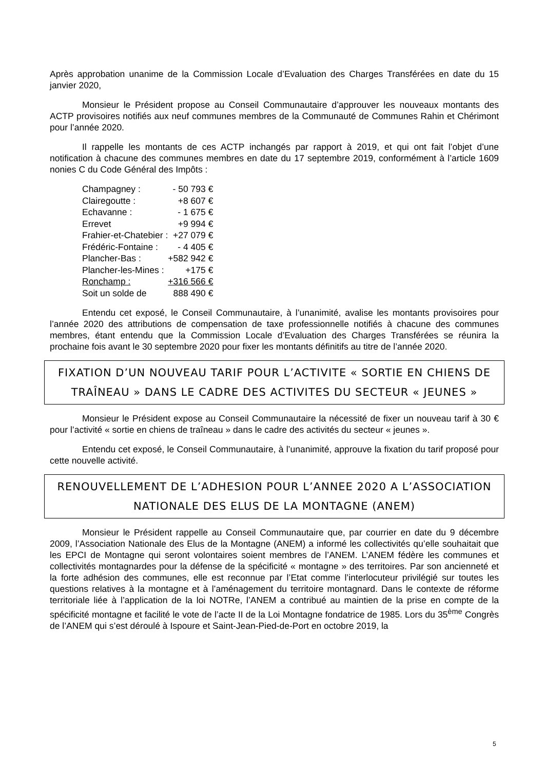Après approbation unanime de la Commission Locale d’Evaluation des Charges Transférées en date du 15 janvier 2020,
Monsieur le Président propose au Conseil Communautaire d’approuver les nouveaux montants des ACTP provisoires notifiés aux neuf communes membres de la Communauté de Communes Rahin et Chérimont pour l’année 2020.
Il rappelle les montants de ces ACTP inchangés par rapport à 2019, et qui ont fait l’objet d’une notification à chacune des communes membres en date du 17 septembre 2019, conformément à l’article 1609 nonies C du Code Général des Impôts :
| Champagney : | - 50 793 € |
| Clairegoutte : | +8 607 € |
| Echavanne : | - 1 675 € |
| Errevet | +9 994 € |
| Frahier-et-Chatebier : | +27 079 € |
| Frédéric-Fontaine : | - 4 405 € |
| Plancher-Bas : | +582 942 € |
| Plancher-les-Mines : | +175 € |
| Ronchamp : | +316 566 € |
| Soit un solde de | 888 490 € |
Entendu cet exposé, le Conseil Communautaire, à l’unanimité, avalise les montants provisoires pour l’année 2020 des attributions de compensation de taxe professionnelle notifiés à chacune des communes membres, étant entendu que la Commission Locale d’Evaluation des Charges Transférées se réunira la prochaine fois avant le 30 septembre 2020 pour fixer les montants définitifs au titre de l’année 2020.
FIXATION D’UN NOUVEAU TARIF POUR L’ACTIVITE « SORTIE EN CHIENS DE TRAÎNEAU » DANS LE CADRE DES ACTIVITES DU SECTEUR « JEUNES »
Monsieur le Président expose au Conseil Communautaire la nécessité de fixer un nouveau tarif à 30 € pour l’activité « sortie en chiens de traîneau » dans le cadre des activités du secteur « jeunes ».
Entendu cet exposé, le Conseil Communautaire, à l’unanimité, approuve la fixation du tarif proposé pour cette nouvelle activité.
RENOUVELLEMENT DE L’ADHESION POUR L’ANNEE 2020 A L’ASSOCIATION NATIONALE DES ELUS DE LA MONTAGNE (ANEM)
Monsieur le Président rappelle au Conseil Communautaire que, par courrier en date du 9 décembre 2009, l’Association Nationale des Elus de la Montagne (ANEM) a informé les collectivités qu’elle souhaitait que les EPCI de Montagne qui seront volontaires soient membres de l’ANEM. L’ANEM fédère les communes et collectivités montagnardes pour la défense de la spécificité « montagne » des territoires. Par son ancienneté et la forte adhésion des communes, elle est reconnue par l’Etat comme l’interlocuteur privilégié sur toutes les questions relatives à la montagne et à l’aménagement du territoire montagnard. Dans le contexte de réforme territoriale liée à l’application de la loi NOTRe, l’ANEM a contribué au maintien de la prise en compte de la spécificité montagne et facilité le vote de l’acte II de la Loi Montagne fondatrice de 1985. Lors du 35<sup>ème</sup> Congrès de l’ANEM qui s’est déroulé à Ispoure et Saint-Jean-Pied-de-Port en octobre 2019, la
5